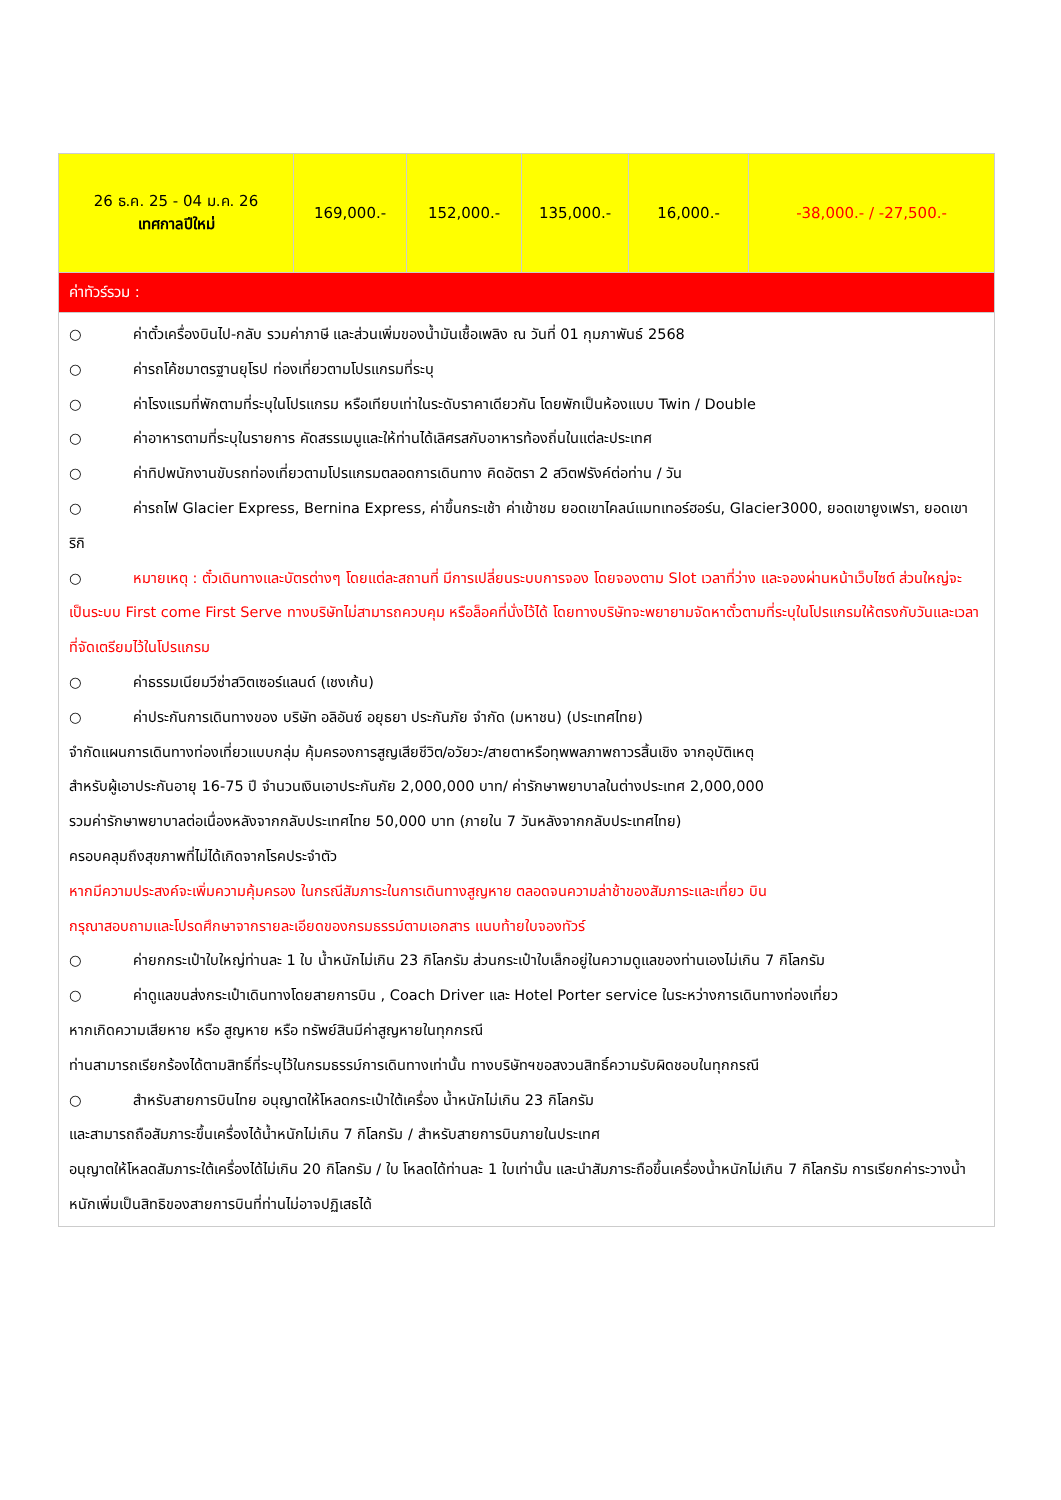| 26 ธ.ค. 25 - 04 ม.ค. 26 เทศกาลปีใหม่ | 169,000.- | 152,000.- | 135,000.- | 16,000.- | -38,000.- / -27,500.- |
| ค่าทัวร์รวม : | | | | | |
| ○ ค่าตั๋วเครื่องบินไป-กลับ รวมค่าภาษี และส่วนเพิ่มของน้ำมันเชื้อเพลิง ณ วันที่ 01 กุมภาพันธ์ 2568 ○ ค่ารถโค้ชมาตรฐานยุโรป ท่องเที่ยวตามโปรแกรมที่ระบุ ○ ค่าโรงแรมที่พักตามที่ระบุในโปรแกรม หรือเทียบเท่าในระดับราคาเดียวกัน โดยพักเป็นห้องแบบ Twin / Double ○ ค่าอาหารตามที่ระบุในรายการ คัดสรรเมนูและให้ท่านได้เลิศรสกับอาหารท้องถิ่นในแต่ละประเทศ ○ ค่าทิปพนักงานขับรถท่องเที่ยวตามโปรแกรมตลอดการเดินทาง คิดอัตรา 2 สวิตฟรังค์ต่อท่าน / วัน ○ ค่ารถไฟ Glacier Express, Bernina Express, ค่าขึ้นกระเช้า ค่าเข้าชม ยอดเขาไคลน์แมทเทอร์ฮอร์น, Glacier3000, ยอดเขายูงเฟรา, ยอดเขาริกิ ○ หมายเหตุ : ตั๋วเดินทางและบัตรต่างๆ โดยแต่ละสถานที่ มีการเปลี่ยนระบบการจอง โดยจองตาม Slot เวลาที่ว่าง และจองผ่านหน้าเว็บไซต์ ส่วนใหญ่จะเป็นระบบ First come First Serve ทางบริษัทไม่สามารถควบคุม หรือล็อคที่นั่งไว้ได้ โดยทางบริษัทจะพยายามจัดหาตั๋วตามที่ระบุในโปรแกรมให้ตรงกับวันและเวลา ที่จัดเตรียมไว้ในโปรแกรม ○ ค่าธรรมเนียมวีซ่าสวิตเซอร์แลนด์ (เชงเก้น) ○ ค่าประกันการเดินทางของ บริษัท อลิอันซ์ อยุธยา ประกันภัย จำกัด (มหาชน) (ประเทศไทย) จำกัดแผนการเดินทางท่องเที่ยวแบบกลุ่ม คุ้มครองการสูญเสียชีวิต/อวัยวะ/สายตาหรือทุพพลภาพถาวรสิ้นเชิง จากอุบัติเหตุ สำหรับผู้เอาประกันอายุ 16-75 ปี จำนวนเงินเอาประกันภัย 2,000,000 บาท/ ค่ารักษาพยาบาลในต่างประเทศ 2,000,000 รวมค่ารักษาพยาบาลต่อเนื่องหลังจากกลับประเทศไทย 50,000 บาท (ภายใน 7 วันหลังจากกลับประเทศไทย) ครอบคลุมถึงสุขภาพที่ไม่ได้เกิดจากโรคประจำตัว หากมีความประสงค์จะเพิ่มความคุ้มครอง ในกรณีสัมภาระในการเดินทางสูญหาย ตลอดจนความล่าช้าของสัมภาระและเที่ยว บิน กรุณาสอบถามและโปรดศึกษาจากรายละเอียดของกรมธรรม์ตามเอกสาร แนบท้ายใบจองทัวร์ ○ ค่ายกกระเป๋าใบใหญ่ท่านละ 1 ใบ น้ำหนักไม่เกิน 23 กิโลกรัม ส่วนกระเป๋าใบเล็กอยู่ในความดูแลของท่านเองไม่เกิน 7 กิโลกรัม ○ ค่าดูแลขนส่งกระเป๋าเดินทางโดยสายการบิน , Coach Driver และ Hotel Porter service ในระหว่างการเดินทางท่องเที่ยว หากเกิดความเสียหาย หรือ สูญหาย หรือ ทรัพย์สินมีค่าสูญหายในทุกกรณี ท่านสามารถเรียกร้องได้ตามสิทธิ์ที่ระบุไว้ในกรมธรรม์การเดินทางเท่านั้น ทางบริษัทฯขอสงวนสิทธิ์ความรับผิดชอบในทุกกรณี ○ สำหรับสายการบินไทย อนุญาตให้โหลดกระเป๋าใต้เครื่อง น้ำหนักไม่เกิน 23 กิโลกรัม และสามารถถือสัมภาระขึ้นเครื่องได้น้ำหนักไม่เกิน 7 กิโลกรัม / สำหรับสายการบินภายในประเทศ อนุญาตให้โหลดสัมภาระใต้เครื่องได้ไม่เกิน 20 กิโลกรัม / ใบ โหลดได้ท่านละ 1 ใบเท่านั้น และนำสัมภาระถือขึ้นเครื่องน้ำหนักไม่เกิน 7 กิโลกรัม การเรียกค่าระวางน้ำหนักเพิ่มเป็นสิทธิของสายการบินที่ท่านไม่อาจปฏิเสธได้ | | | | | |